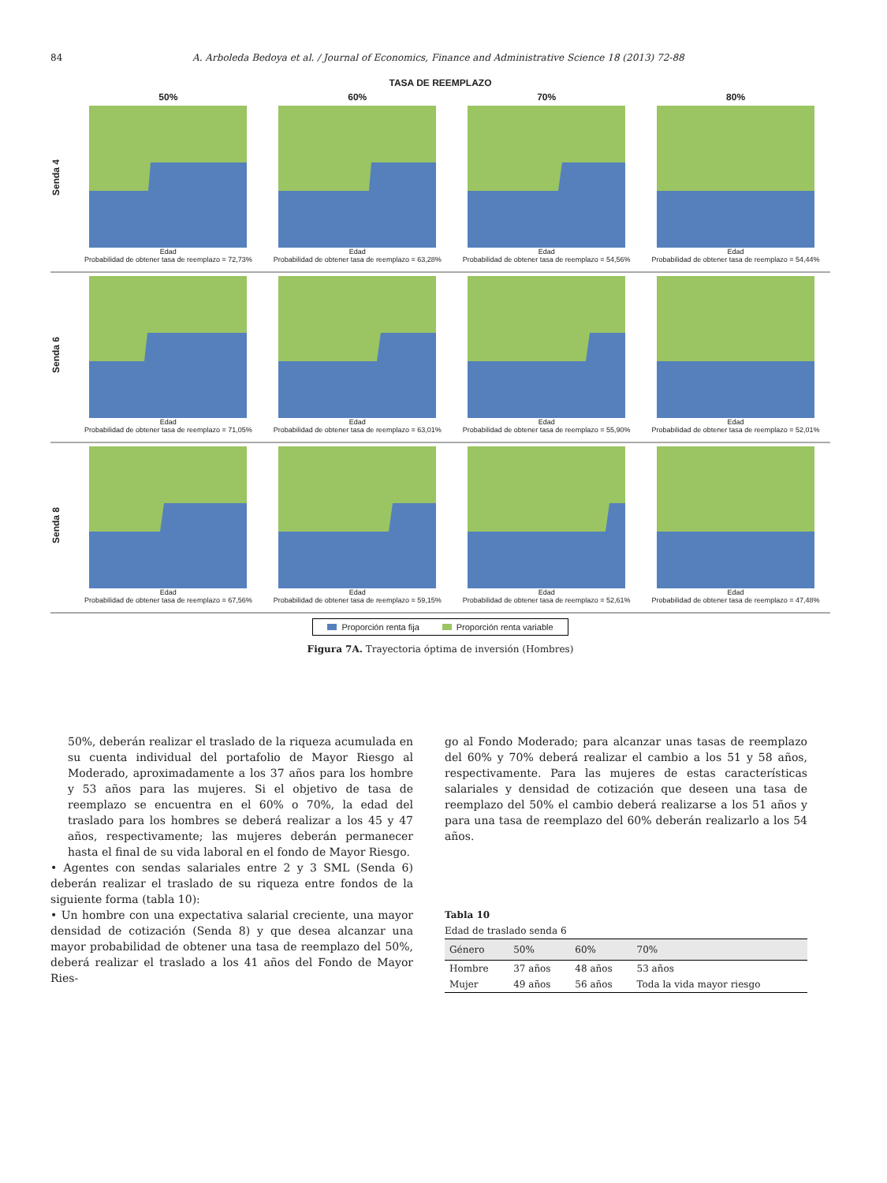84 A. Arboleda Bedoya et al. / Journal of Economics, Finance and Administrative Science 18 (2013) 72-88
TASA DE REEMPLAZO
Senda 4
50%
Edad
Probabilidad de obtener tasa de reemplazo = 72,73%
60%
Edad
Probabilidad de obtener tasa de reemplazo = 63,28%
70%
Edad
Probabilidad de obtener tasa de reemplazo = 54,56%
80%
Edad
Probabilidad de obtener tasa de reemplazo = 54,44%
Senda 6
Edad
Probabilidad de obtener tasa de reemplazo = 71,05%
Edad
Probabilidad de obtener tasa de reemplazo = 63,01%
Edad
Probabilidad de obtener tasa de reemplazo = 55,90%
Edad
Probabilidad de obtener tasa de reemplazo = 52,01%
Senda 8
Edad
Probabilidad de obtener tasa de reemplazo = 67,56%
Edad
Probabilidad de obtener tasa de reemplazo = 59,15%
Edad
Probabilidad de obtener tasa de reemplazo = 52,61%
Edad
Probabilidad de obtener tasa de reemplazo = 47,48%
Proporción renta fija Proporción renta variable
Figura 7A. Trayectoria óptima de inversión (Hombres)
50%, deberán realizar el traslado de la riqueza acumulada en su cuenta individual del portafolio de Mayor Riesgo al Moderado, aproximadamente a los 37 años para los hombre y 53 años para las mujeres. Si el objetivo de tasa de reemplazo se encuentra en el 60% o 70%, la edad del traslado para los hombres se deberá realizar a los 45 y 47 años, respectivamente; las mujeres deberán permanecer hasta el final de su vida laboral en el fondo de Mayor Riesgo.
• Agentes con sendas salariales entre 2 y 3 SML (Senda 6) deberán realizar el traslado de su riqueza entre fondos de la siguiente forma (tabla 10):
• Un hombre con una expectativa salarial creciente, una mayor densidad de cotización (Senda 8) y que desea alcanzar una mayor probabilidad de obtener una tasa de reemplazo del 50%, deberá realizar el traslado a los 41 años del Fondo de Mayor Ries-
go al Fondo Moderado; para alcanzar unas tasas de reemplazo del 60% y 70% deberá realizar el cambio a los 51 y 58 años, respectivamente. Para las mujeres de estas características salariales y densidad de cotización que deseen una tasa de reemplazo del 50% el cambio deberá realizarse a los 51 años y para una tasa de reemplazo del 60% deberán realizarlo a los 54 años.
Tabla 10
Edad de traslado senda 6
| Género | 50% | 60% | 70% |
| --- | --- | --- | --- |
| Hombre | 37 años | 48 años | 53 años |
| Mujer | 49 años | 56 años | Toda la vida mayor riesgo |